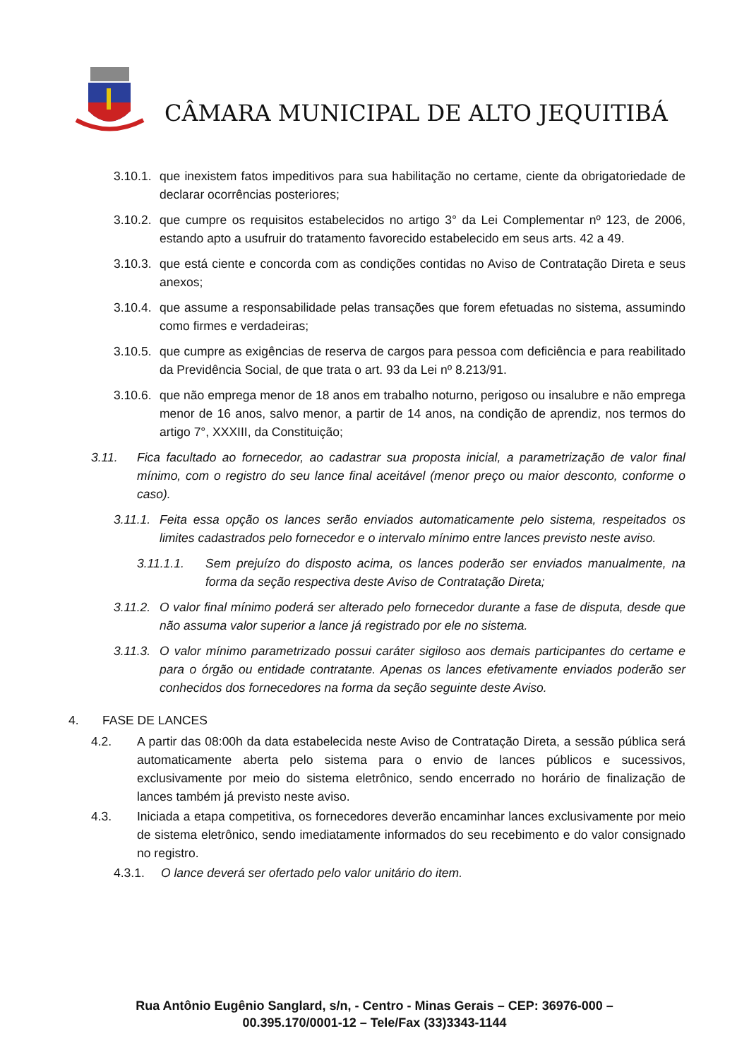CÂMARA MUNICIPAL DE ALTO JEQUITIBÁ
3.10.1. que inexistem fatos impeditivos para sua habilitação no certame, ciente da obrigatoriedade de declarar ocorrências posteriores;
3.10.2. que cumpre os requisitos estabelecidos no artigo 3° da Lei Complementar nº 123, de 2006, estando apto a usufruir do tratamento favorecido estabelecido em seus arts. 42 a 49.
3.10.3. que está ciente e concorda com as condições contidas no Aviso de Contratação Direta e seus anexos;
3.10.4. que assume a responsabilidade pelas transações que forem efetuadas no sistema, assumindo como firmes e verdadeiras;
3.10.5. que cumpre as exigências de reserva de cargos para pessoa com deficiência e para reabilitado da Previdência Social, de que trata o art. 93 da Lei nº 8.213/91.
3.10.6. que não emprega menor de 18 anos em trabalho noturno, perigoso ou insalubre e não emprega menor de 16 anos, salvo menor, a partir de 14 anos, na condição de aprendiz, nos termos do artigo 7°, XXXIII, da Constituição;
3.11. Fica facultado ao fornecedor, ao cadastrar sua proposta inicial, a parametrização de valor final mínimo, com o registro do seu lance final aceitável (menor preço ou maior desconto, conforme o caso).
3.11.1. Feita essa opção os lances serão enviados automaticamente pelo sistema, respeitados os limites cadastrados pelo fornecedor e o intervalo mínimo entre lances previsto neste aviso.
3.11.1.1. Sem prejuízo do disposto acima, os lances poderão ser enviados manualmente, na forma da seção respectiva deste Aviso de Contratação Direta;
3.11.2. O valor final mínimo poderá ser alterado pelo fornecedor durante a fase de disputa, desde que não assuma valor superior a lance já registrado por ele no sistema.
3.11.3. O valor mínimo parametrizado possui caráter sigiloso aos demais participantes do certame e para o órgão ou entidade contratante. Apenas os lances efetivamente enviados poderão ser conhecidos dos fornecedores na forma da seção seguinte deste Aviso.
4. FASE DE LANCES
4.2. A partir das 08:00h da data estabelecida neste Aviso de Contratação Direta, a sessão pública será automaticamente aberta pelo sistema para o envio de lances públicos e sucessivos, exclusivamente por meio do sistema eletrônico, sendo encerrado no horário de finalização de lances também já previsto neste aviso.
4.3. Iniciada a etapa competitiva, os fornecedores deverão encaminhar lances exclusivamente por meio de sistema eletrônico, sendo imediatamente informados do seu recebimento e do valor consignado no registro.
4.3.1. O lance deverá ser ofertado pelo valor unitário do item.
Rua Antônio Eugênio Sanglard, s/n, - Centro - Minas Gerais – CEP: 36976-000 –
00.395.170/0001-12 – Tele/Fax (33)3343-1144